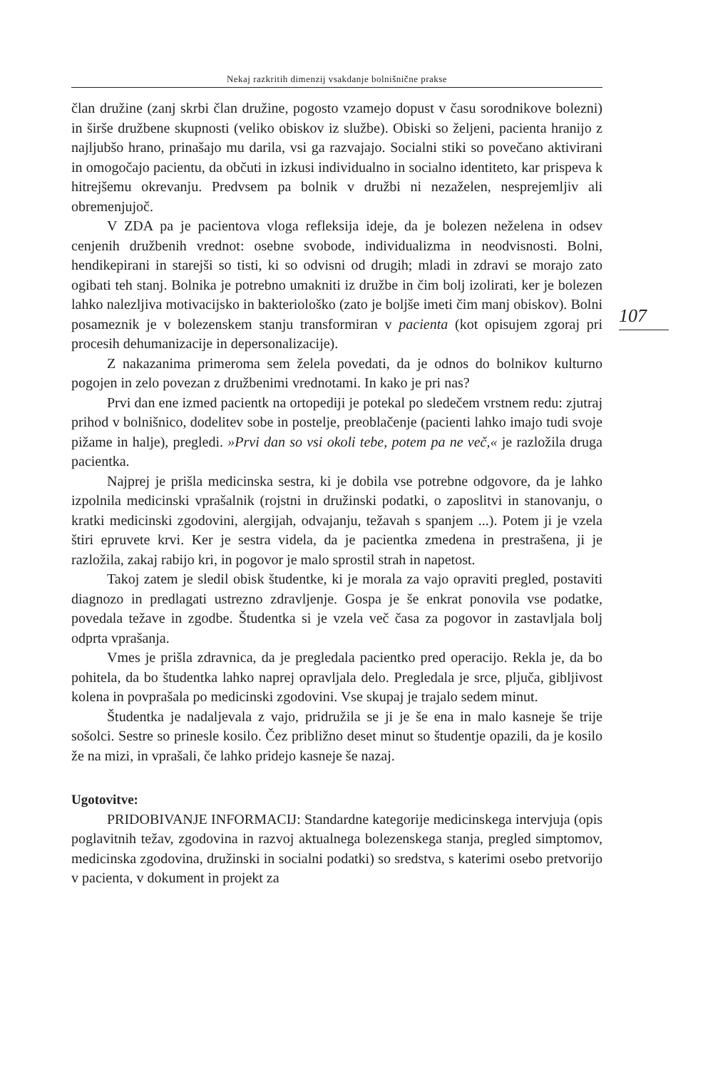Nekaj razkritih dimenzij vsakdanje bolnišnične prakse
107
član družine (zanj skrbi član družine, pogosto vzamejo dopust v času sorodnikove bolezni) in širše družbene skupnosti (veliko obiskov iz službe). Obiski so željeni, pacienta hranijo z najljubšo hrano, prinašajo mu darila, vsi ga razvajajo. Socialni stiki so povečano aktivirani in omogočajo pacientu, da občuti in izkusi individualno in socialno identiteto, kar prispeva k hitrejšemu okrevanju. Predvsem pa bolnik v družbi ni nezaželen, nesprejemljiv ali obremenjujoč.
V ZDA pa je pacientova vloga refleksija ideje, da je bolezen neželena in odsev cenjenih družbenih vrednot: osebne svobode, individualizma in neodvisnosti. Bolni, hendikepirani in starejši so tisti, ki so odvisni od drugih; mladi in zdravi se morajo zato ogibati teh stanj. Bolnika je potrebno umakniti iz družbe in čim bolj izolirati, ker je bolezen lahko nalezljiva motivacijsko in bakteriološko (zato je boljše imeti čim manj obiskov). Bolni posameznik je v bolezenskem stanju transformiran v pacienta (kot opisujem zgoraj pri procesih dehumanizacije in depersonalizacije).
Z nakazanima primeroma sem želela povedati, da je odnos do bolnikov kulturno pogojen in zelo povezan z družbenimi vrednotami. In kako je pri nas?
Prvi dan ene izmed pacientk na ortopediji je potekal po sledečem vrstnem redu: zjutraj prihod v bolnišnico, dodelitev sobe in postelje, preoblačenje (pacienti lahko imajo tudi svoje pižame in halje), pregledi. »Prvi dan so vsi okoli tebe, potem pa ne več,« je razložila druga pacientka.
Najprej je prišla medicinska sestra, ki je dobila vse potrebne odgovore, da je lahko izpolnila medicinski vprašalnik (rojstni in družinski podatki, o zaposlitvi in stanovanju, o kratki medicinski zgodovini, alergijah, odvajanju, težavah s spanjem ...). Potem ji je vzela štiri epruvete krvi. Ker je sestra videla, da je pacientka zmedena in prestrašena, ji je razložila, zakaj rabijo kri, in pogovor je malo sprostil strah in napetost.
Takoj zatem je sledil obisk študentke, ki je morala za vajo opraviti pregled, postaviti diagnozo in predlagati ustrezno zdravljenje. Gospa je še enkrat ponovila vse podatke, povedala težave in zgodbe. Študentka si je vzela več časa za pogovor in zastavljala bolj odprta vprašanja.
Vmes je prišla zdravnica, da je pregledala pacientko pred operacijo. Rekla je, da bo pohitela, da bo študentka lahko naprej opravljala delo. Pregledala je srce, pljuča, gibljivost kolena in povprašala po medicinski zgodovini. Vse skupaj je trajalo sedem minut.
Študentka je nadaljevala z vajo, pridružila se ji je še ena in malo kasneje še trije sošolci. Sestre so prinesle kosilo. Čez približno deset minut so študentje opazili, da je kosilo že na mizi, in vprašali, če lahko pridejo kasneje še nazaj.
Ugotovitve:
PRIDOBIVANJE INFORMACIJ: Standardne kategorije medicinskega intervjuja (opis poglavitnih težav, zgodovina in razvoj aktualnega bolezenskega stanja, pregled simptomov, medicinska zgodovina, družinski in socialni podatki) so sredstva, s katerimi osebo pretvorijo v pacienta, v dokument in projekt za